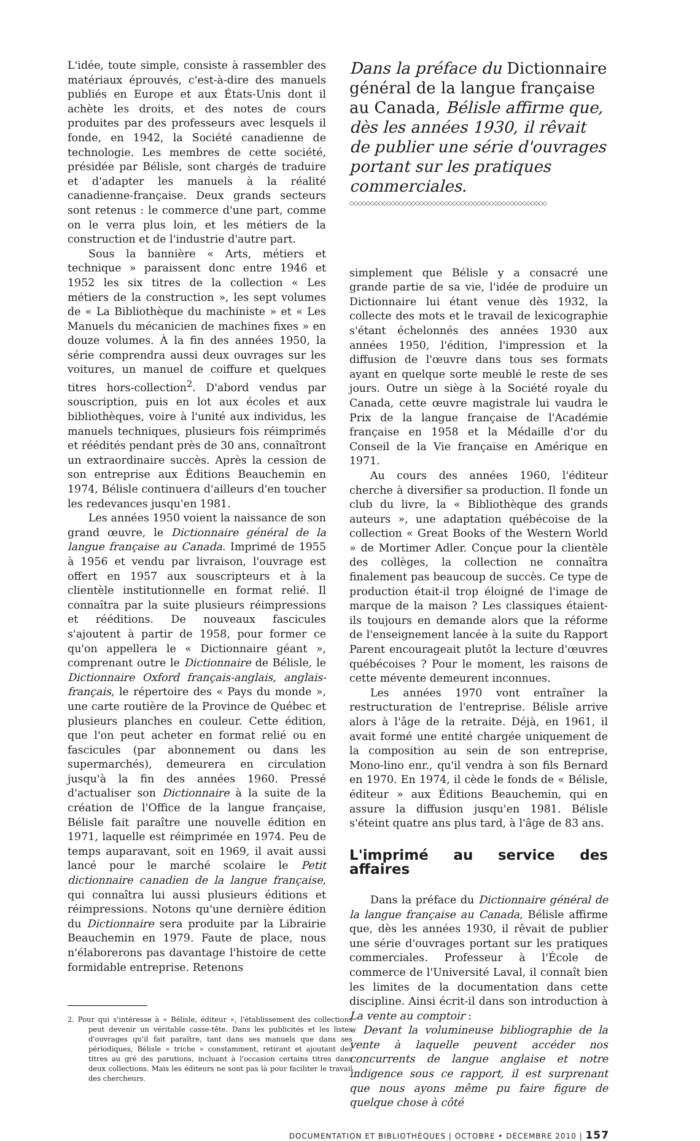L'idée, toute simple, consiste à rassembler des matériaux éprouvés, c'est-à-dire des manuels publiés en Europe et aux États-Unis dont il achète les droits, et des notes de cours produites par des professeurs avec lesquels il fonde, en 1942, la Société canadienne de technologie. Les membres de cette société, présidée par Bélisle, sont chargés de traduire et d'adapter les manuels à la réalité canadienne-française. Deux grands secteurs sont retenus : le commerce d'une part, comme on le verra plus loin, et les métiers de la construction et de l'industrie d'autre part.
Sous la bannière « Arts, métiers et technique » paraissent donc entre 1946 et 1952 les six titres de la collection « Les métiers de la construction », les sept volumes de « La Bibliothèque du machiniste » et « Les Manuels du mécanicien de machines fixes » en douze volumes. À la fin des années 1950, la série comprendra aussi deux ouvrages sur les voitures, un manuel de coiffure et quelques titres hors-collection<sup>2</sup>. D'abord vendus par souscription, puis en lot aux écoles et aux bibliothèques, voire à l'unité aux individus, les manuels techniques, plusieurs fois réimprimés et réédités pendant près de 30 ans, connaîtront un extraordinaire succès. Après la cession de son entreprise aux Éditions Beauchemin en 1974, Bélisle continuera d'ailleurs d'en toucher les redevances jusqu'en 1981.
Les années 1950 voient la naissance de son grand œuvre, le Dictionnaire général de la langue française au Canada. Imprimé de 1955 à 1956 et vendu par livraison, l'ouvrage est offert en 1957 aux souscripteurs et à la clientèle institutionnelle en format relié. Il connaîtra par la suite plusieurs réimpressions et rééditions. De nouveaux fascicules s'ajoutent à partir de 1958, pour former ce qu'on appellera le « Dictionnaire géant », comprenant outre le Dictionnaire de Bélisle, le Dictionnaire Oxford français-anglais, anglais-français, le répertoire des « Pays du monde », une carte routière de la Province de Québec et plusieurs planches en couleur. Cette édition, que l'on peut acheter en format relié ou en fascicules (par abonnement ou dans les supermarchés), demeurera en circulation jusqu'à la fin des années 1960. Pressé d'actualiser son Dictionnaire à la suite de la création de l'Office de la langue française, Bélisle fait paraître une nouvelle édition en 1971, laquelle est réimprimée en 1974. Peu de temps auparavant, soit en 1969, il avait aussi lancé pour le marché scolaire le Petit dictionnaire canadien de la langue française, qui connaîtra lui aussi plusieurs éditions et réimpressions. Notons qu'une dernière édition du Dictionnaire sera produite par la Librairie Beauchemin en 1979. Faute de place, nous n'élaborerons pas davantage l'histoire de cette formidable entreprise. Retenons
2. Pour qui s'intéresse à « Bélisle, éditeur », l'établissement des collections peut devenir un véritable casse-tête. Dans les publicités et les listes d'ouvrages qu'il fait paraître, tant dans ses manuels que dans ses périodiques, Bélisle « triche » constamment, retirant et ajoutant des titres au gré des parutions, incluant à l'occasion certains titres dans deux collections. Mais les éditeurs ne sont pas là pour faciliter le travail des chercheurs.
Dans la préface du Dictionnaire général de la langue française au Canada, Bélisle affirme que, dès les années 1930, il rêvait de publier une série d'ouvrages portant sur les pratiques commerciales.
◇◇◇◇◇◇◇◇◇◇◇◇◇◇◇◇◇◇◇◇◇◇◇◇◇◇◇◇◇◇◇◇◇◇◇◇◇◇◇◇◇◇◇◇◇◇◇◇
simplement que Bélisle y a consacré une grande partie de sa vie, l'idée de produire un Dictionnaire lui étant venue dès 1932, la collecte des mots et le travail de lexicographie s'étant échelonnés des années 1930 aux années 1950, l'édition, l'impression et la diffusion de l'œuvre dans tous ses formats ayant en quelque sorte meublé le reste de ses jours. Outre un siège à la Société royale du Canada, cette œuvre magistrale lui vaudra le Prix de la langue française de l'Académie française en 1958 et la Médaille d'or du Conseil de la Vie française en Amérique en 1971.
Au cours des années 1960, l'éditeur cherche à diversifier sa production. Il fonde un club du livre, la « Bibliothèque des grands auteurs », une adaptation québécoise de la collection « Great Books of the Western World » de Mortimer Adler. Conçue pour la clientèle des collèges, la collection ne connaîtra finalement pas beaucoup de succès. Ce type de production était-il trop éloigné de l'image de marque de la maison ? Les classiques étaient-ils toujours en demande alors que la réforme de l'enseignement lancée à la suite du Rapport Parent encourageait plutôt la lecture d'œuvres québécoises ? Pour le moment, les raisons de cette mévente demeurent inconnues.
Les années 1970 vont entraîner la restructuration de l'entreprise. Bélisle arrive alors à l'âge de la retraite. Déjà, en 1961, il avait formé une entité chargée uniquement de la composition au sein de son entreprise, Mono-lino enr., qu'il vendra à son fils Bernard en 1970. En 1974, il cède le fonds de « Bélisle, éditeur » aux Éditions Beauchemin, qui en assure la diffusion jusqu'en 1981. Bélisle s'éteint quatre ans plus tard, à l'âge de 83 ans.
L'imprimé au service des affaires
Dans la préface du Dictionnaire général de la langue française au Canada, Bélisle affirme que, dès les années 1930, il rêvait de publier une série d'ouvrages portant sur les pratiques commerciales. Professeur à l'École de commerce de l'Université Laval, il connaît bien les limites de la documentation dans cette discipline. Ainsi écrit-il dans son introduction à La vente au comptoir :
« Devant la volumineuse bibliographie de la vente à laquelle peuvent accéder nos concurrents de langue anglaise et notre indigence sous ce rapport, il est surprenant que nous ayons même pu faire figure de quelque chose à côté
DOCUMENTATION ET BIBLIOTHÈQUES | OCTOBRE • DÉCEMBRE 2010 | 157